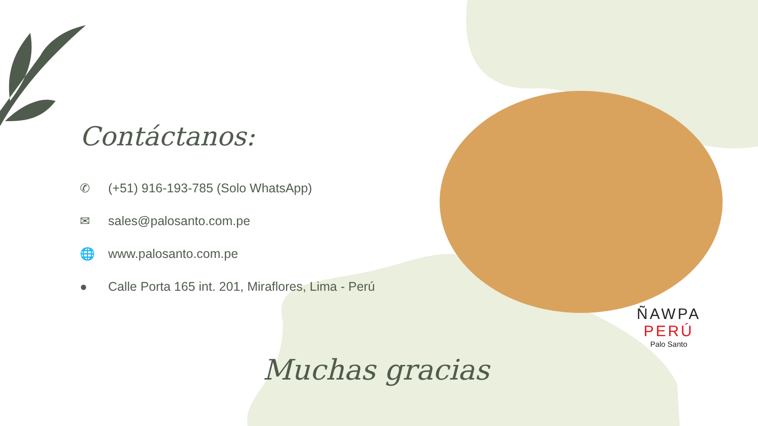Contáctanos:
✆ (+51) 916-193-785 (Solo WhatsApp)
✉ sales@palosanto.com.pe
🌐 www.palosanto.com.pe
● Calle Porta 165 int. 201, Miraflores, Lima - Perú
Muchas gracias
ÑAWPA
PERÚ
Palo Santo